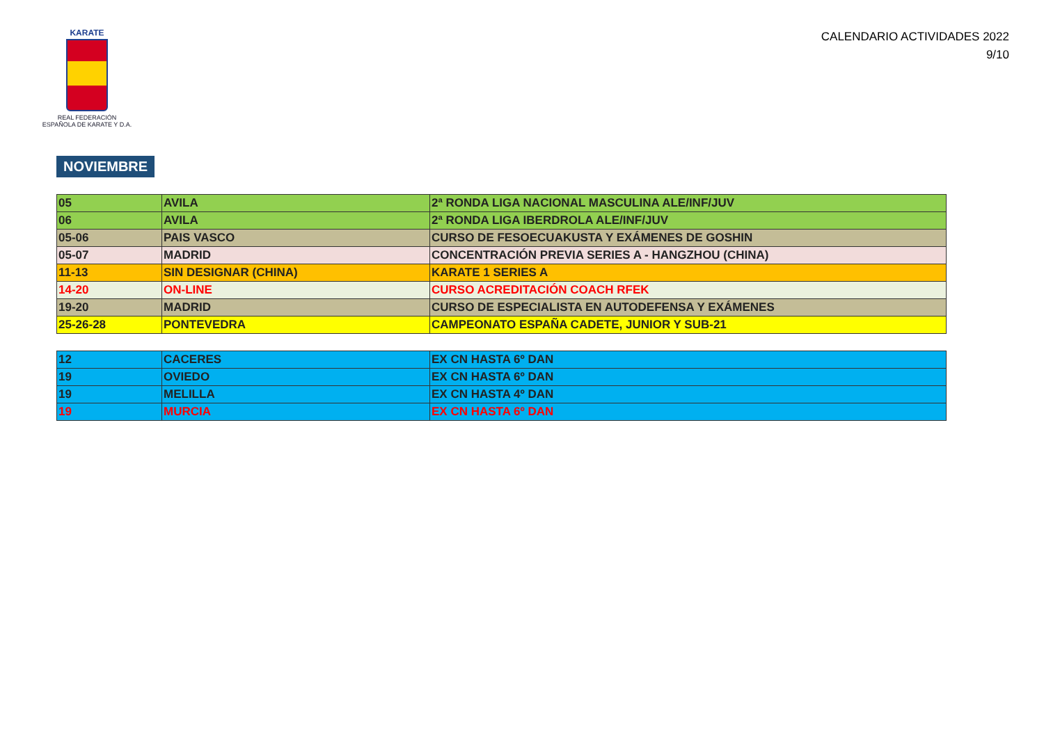KARATE
REAL FEDERACIÓN
ESPAÑOLA DE KARATE Y D.A.
CALENDARIO ACTIVIDADES 2022
9/10
NOVIEMBRE
| 05 | AVILA | 2ª RONDA LIGA NACIONAL MASCULINA ALE/INF/JUV |
| 06 | AVILA | 2ª RONDA LIGA IBERDROLA ALE/INF/JUV |
| 05-06 | PAIS VASCO | CURSO DE FESOECUAKUSTA Y EXÁMENES DE GOSHIN |
| 05-07 | MADRID | CONCENTRACIÓN PREVIA SERIES A - HANGZHOU (CHINA) |
| 11-13 | SIN DESIGNAR (CHINA) | KARATE 1 SERIES A |
| 14-20 | ON-LINE | CURSO ACREDITACIÓN COACH RFEK |
| 19-20 | MADRID | CURSO DE ESPECIALISTA EN AUTODEFENSA Y EXÁMENES |
| 25-26-28 | PONTEVEDRA | CAMPEONATO ESPAÑA CADETE, JUNIOR Y SUB-21 |
| 12 | CACERES | EX CN HASTA 6º DAN |
| 19 | OVIEDO | EX CN HASTA 6º DAN |
| 19 | MELILLA | EX CN HASTA 4º DAN |
| 19 | MURCIA | EX CN HASTA 6º DAN |